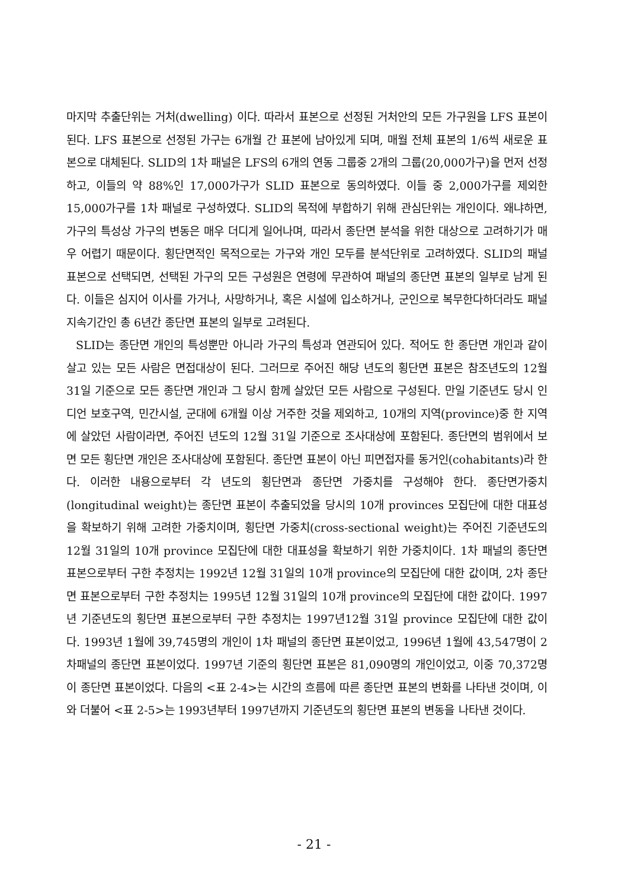마지막 추출단위는 거처(dwelling) 이다. 따라서 표본으로 선정된 거처안의 모든 가구원을 LFS 표본이 된다. LFS 표본으로 선정된 가구는 6개월 간 표본에 남아있게 되며, 매월 전체 표본의 1/6씩 새로운 표본으로 대체된다. SLID의 1차 패널은 LFS의 6개의 연동 그룹중 2개의 그룹(20,000가구)을 먼저 선정하고, 이들의 약 88%인 17,000가구가 SLID 표본으로 동의하였다. 이들 중 2,000가구를 제외한 15,000가구를 1차 패널로 구성하였다. SLID의 목적에 부합하기 위해 관심단위는 개인이다. 왜냐하면, 가구의 특성상 가구의 변동은 매우 더디게 일어나며, 따라서 종단면 분석을 위한 대상으로 고려하기가 매우 어렵기 때문이다. 횡단면적인 목적으로는 가구와 개인 모두를 분석단위로 고려하였다. SLID의 패널 표본으로 선택되면, 선택된 가구의 모든 구성원은 연령에 무관하여 패널의 종단면 표본의 일부로 남게 된다. 이들은 심지어 이사를 가거나, 사망하거나, 혹은 시설에 입소하거나, 군인으로 복무한다하더라도 패널지속기간인 총 6년간 종단면 표본의 일부로 고려된다.
SLID는 종단면 개인의 특성뿐만 아니라 가구의 특성과 연관되어 있다. 적어도 한 종단면 개인과 같이 살고 있는 모든 사람은 면접대상이 된다. 그러므로 주어진 해당 년도의 횡단면 표본은 참조년도의 12월 31일 기준으로 모든 종단면 개인과 그 당시 함께 살았던 모든 사람으로 구성된다. 만일 기준년도 당시 인디언 보호구역, 민간시설, 군대에 6개월 이상 거주한 것을 제외하고, 10개의 지역(province)중 한 지역에 살았던 사람이라면, 주어진 년도의 12월 31일 기준으로 조사대상에 포함된다. 종단면의 범위에서 보면 모든 횡단면 개인은 조사대상에 포함된다. 종단면 표본이 아닌 피면접자를 동거인(cohabitants)라 한다. 이러한 내용으로부터 각 년도의 횡단면과 종단면 가중치를 구성해야 한다. 종단면가중치(longitudinal weight)는 종단면 표본이 추출되었을 당시의 10개 provinces 모집단에 대한 대표성을 확보하기 위해 고려한 가중치이며, 횡단면 가중치(cross-sectional weight)는 주어진 기준년도의 12월 31일의 10개 province 모집단에 대한 대표성을 확보하기 위한 가중치이다. 1차 패널의 종단면 표본으로부터 구한 추정치는 1992년 12월 31일의 10개 province의 모집단에 대한 값이며, 2차 종단면 표본으로부터 구한 추정치는 1995년 12월 31일의 10개 province의 모집단에 대한 값이다. 1997년 기준년도의 횡단면 표본으로부터 구한 추정치는 1997년12월 31일 province 모집단에 대한 값이다. 1993년 1월에 39,745명의 개인이 1차 패널의 종단면 표본이었고, 1996년 1월에 43,547명이 2차패널의 종단면 표본이었다. 1997년 기준의 횡단면 표본은 81,090명의 개인이었고, 이중 70,372명이 종단면 표본이었다. 다음의 <표 2-4>는 시간의 흐름에 따른 종단면 표본의 변화를 나타낸 것이며, 이와 더불어 <표 2-5>는 1993년부터 1997년까지 기준년도의 횡단면 표본의 변동을 나타낸 것이다.
- 21 -